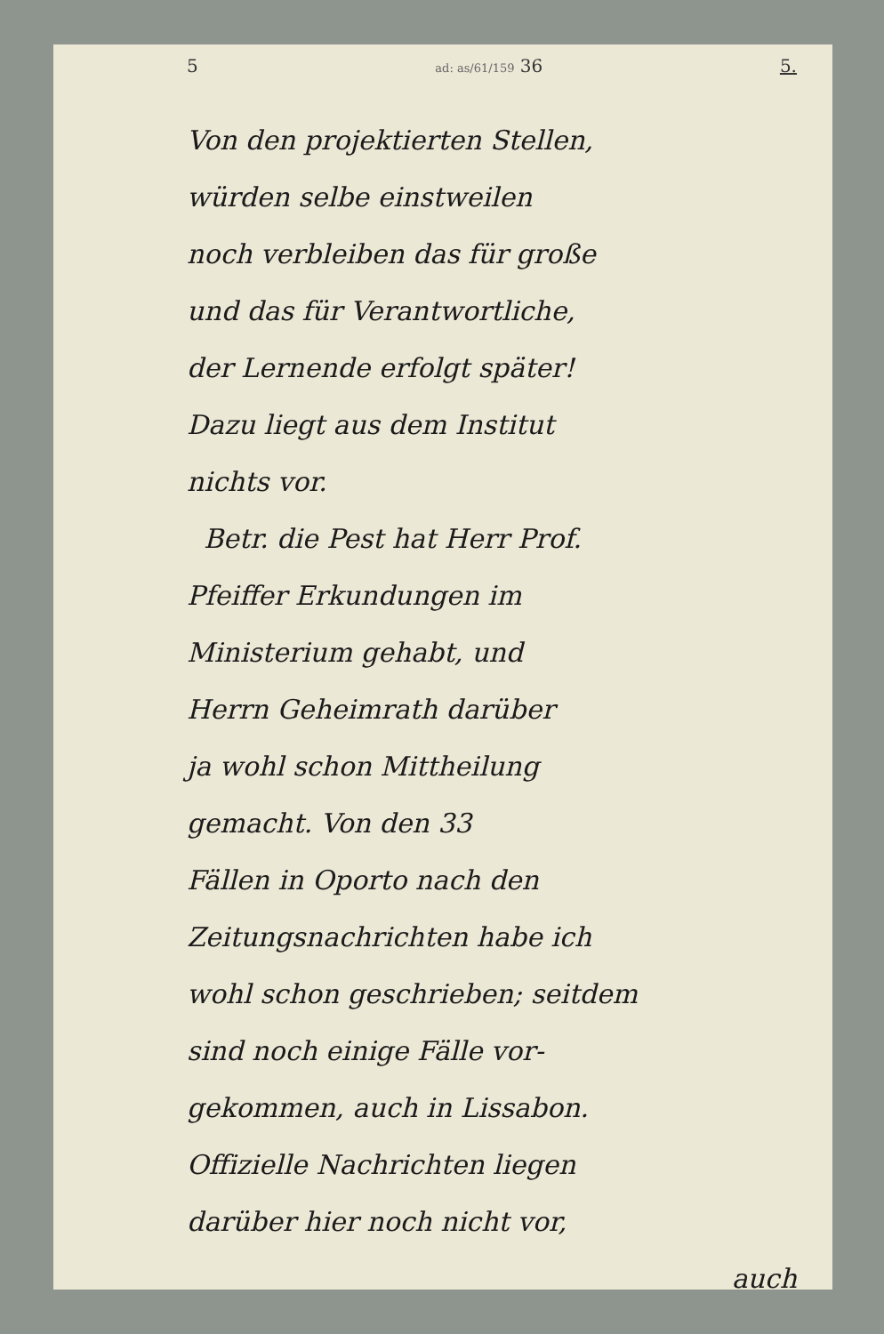5 ad: as/61/159 36 5.
Von den projektierten Stellen,
würden selbe einstweilen
noch verbleiben das für große
und das für Verantwortliche,
der Lernende erfolgt später!
Dazu liegt aus dem Institut
nichts vor.
Betr. die Pest hat Herr Prof.
Pfeiffer Erkundungen im
Ministerium gehabt, und
Herrn Geheimrath darüber
ja wohl schon Mittheilung
gemacht. Von den 33
Fällen in Oporto nach den
Zeitungsnachrichten habe ich
wohl schon geschrieben; seitdem
sind noch einige Fälle vor-
gekommen, auch in Lissabon.
Offizielle Nachrichten liegen
darüber hier noch nicht vor,
auch